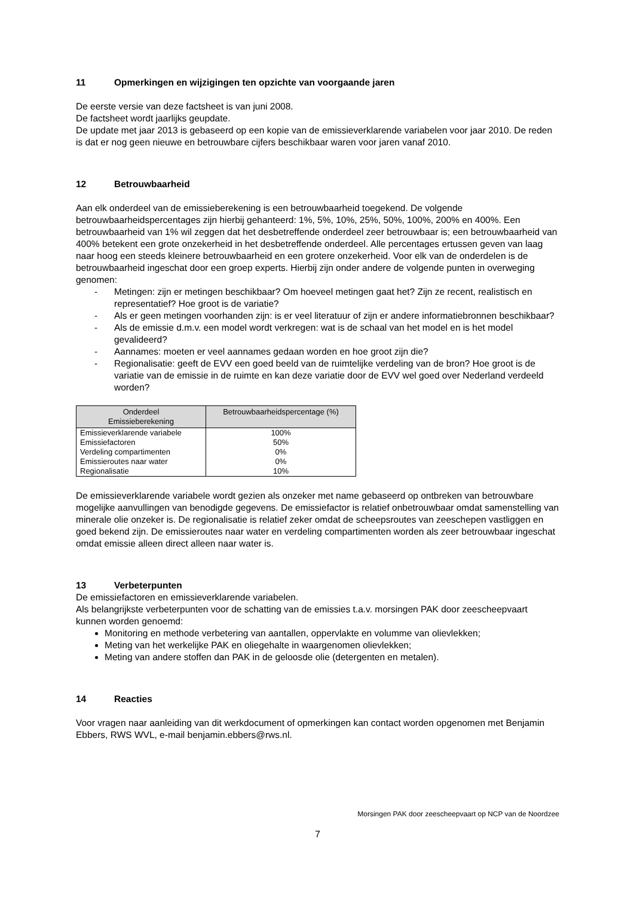11 Opmerkingen en wijzigingen ten opzichte van voorgaande jaren
De eerste versie van deze factsheet is van juni 2008.
De factsheet wordt jaarlijks geupdate.
De update met jaar 2013 is gebaseerd op een kopie van de emissieverklarende variabelen voor jaar 2010. De reden is dat er nog geen nieuwe en betrouwbare cijfers beschikbaar waren voor jaren vanaf 2010.
12 Betrouwbaarheid
Aan elk onderdeel van de emissieberekening is een betrouwbaarheid toegekend. De volgende betrouwbaarheidspercentages zijn hierbij gehanteerd: 1%, 5%, 10%, 25%, 50%, 100%, 200% en 400%. Een betrouwbaarheid van 1% wil zeggen dat het desbetreffende onderdeel zeer betrouwbaar is; een betrouwbaarheid van 400% betekent een grote onzekerheid in het desbetreffende onderdeel. Alle percentages ertussen geven van laag naar hoog een steeds kleinere betrouwbaarheid en een grotere onzekerheid. Voor elk van de onderdelen is de betrouwbaarheid ingeschat door een groep experts. Hierbij zijn onder andere de volgende punten in overweging genomen:
- Metingen: zijn er metingen beschikbaar? Om hoeveel metingen gaat het? Zijn ze recent, realistisch en representatief? Hoe groot is de variatie?
- Als er geen metingen voorhanden zijn: is er veel literatuur of zijn er andere informatiebronnen beschikbaar?
- Als de emissie d.m.v. een model wordt verkregen: wat is de schaal van het model en is het model gevalideerd?
- Aannames: moeten er veel aannames gedaan worden en hoe groot zijn die?
- Regionalisatie: geeft de EVV een goed beeld van de ruimtelijke verdeling van de bron? Hoe groot is de variatie van de emissie in de ruimte en kan deze variatie door de EVV wel goed over Nederland verdeeld worden?
| Onderdeel Emissieberekening | Betrouwbaarheidspercentage (%) |
| --- | --- |
| Emissieverklarende variabele | 100% |
| Emissiefactoren | 50% |
| Verdeling compartimenten | 0% |
| Emissieroutes naar water | 0% |
| Regionalisatie | 10% |
De emissieverklarende variabele wordt gezien als onzeker met name gebaseerd op ontbreken van betrouwbare mogelijke aanvullingen van benodigde gegevens. De emissiefactor is relatief onbetrouwbaar omdat samenstelling van minerale olie onzeker is. De regionalisatie is relatief zeker omdat de scheepsroutes van zeeschepen vastliggen en goed bekend zijn. De emissieroutes naar water en verdeling compartimenten worden als zeer betrouwbaar ingeschat omdat emissie alleen direct alleen naar water is.
13 Verbeterpunten
De emissiefactoren en emissieverklarende variabelen.
Als belangrijkste verbeterpunten voor de schatting van de emissies t.a.v. morsingen PAK door zeescheepvaart kunnen worden genoemd:
Monitoring en methode verbetering van aantallen, oppervlakte en volumme van olievlekken;
Meting van het werkelijke PAK en oliegehalte in waargenomen olievlekken;
Meting van andere stoffen dan PAK in de geloosde olie (detergenten en metalen).
14 Reacties
Voor vragen naar aanleiding van dit werkdocument of opmerkingen kan contact worden opgenomen met Benjamin Ebbers, RWS WVL, e-mail benjamin.ebbers@rws.nl.
Morsingen PAK door zeescheepvaart op NCP van de Noordzee
7